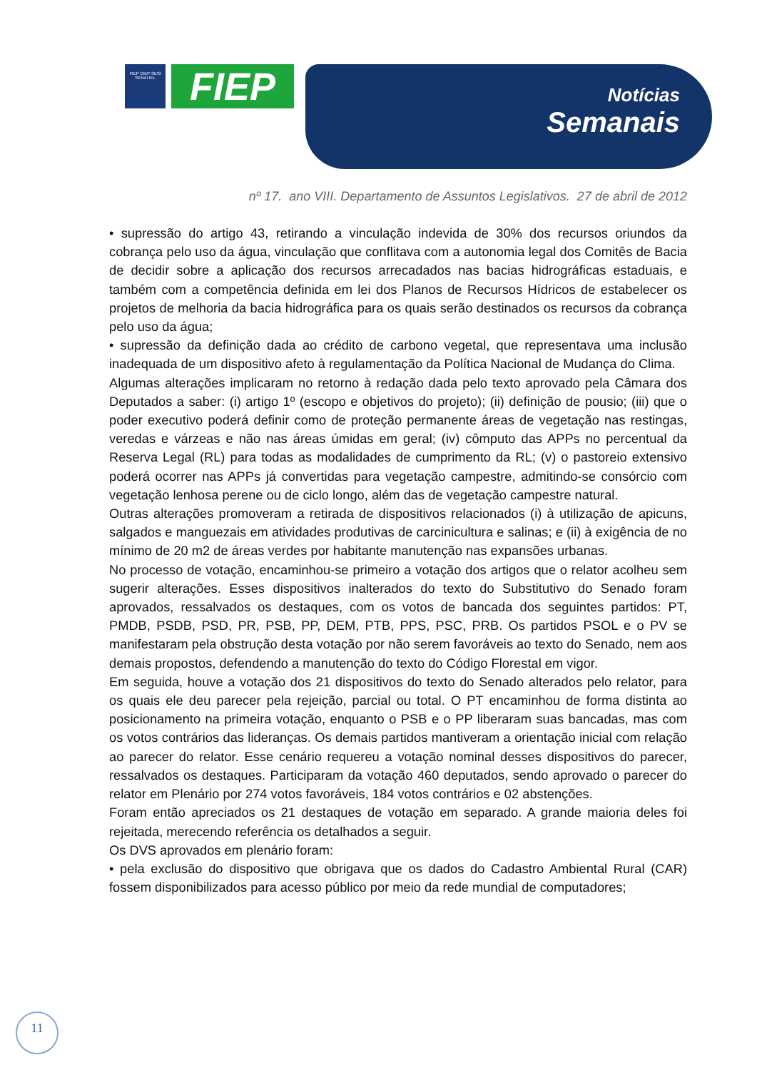FIEP CIEP SESI SENAI IEL
FIEP
Notícias
Semanais
nº 17. ano VIII. Departamento de Assuntos Legislativos. 27 de abril de 2012
• supressão do artigo 43, retirando a vinculação indevida de 30% dos recursos oriundos da cobrança pelo uso da água, vinculação que conflitava com a autonomia legal dos Comitês de Bacia de decidir sobre a aplicação dos recursos arrecadados nas bacias hidrográficas estaduais, e também com a competência definida em lei dos Planos de Recursos Hídricos de estabelecer os projetos de melhoria da bacia hidrográfica para os quais serão destinados os recursos da cobrança pelo uso da água;
• supressão da definição dada ao crédito de carbono vegetal, que representava uma inclusão inadequada de um dispositivo afeto à regulamentação da Política Nacional de Mudança do Clima.
Algumas alterações implicaram no retorno à redação dada pelo texto aprovado pela Câmara dos Deputados a saber: (i) artigo 1º (escopo e objetivos do projeto); (ii) definição de pousio; (iii) que o poder executivo poderá definir como de proteção permanente áreas de vegetação nas restingas, veredas e várzeas e não nas áreas úmidas em geral; (iv) cômputo das APPs no percentual da Reserva Legal (RL) para todas as modalidades de cumprimento da RL; (v) o pastoreio extensivo poderá ocorrer nas APPs já convertidas para vegetação campestre, admitindo-se consórcio com vegetação lenhosa perene ou de ciclo longo, além das de vegetação campestre natural.
Outras alterações promoveram a retirada de dispositivos relacionados (i) à utilização de apicuns, salgados e manguezais em atividades produtivas de carcinicultura e salinas; e (ii) à exigência de no mínimo de 20 m2 de áreas verdes por habitante manutenção nas expansões urbanas.
No processo de votação, encaminhou-se primeiro a votação dos artigos que o relator acolheu sem sugerir alterações. Esses dispositivos inalterados do texto do Substitutivo do Senado foram aprovados, ressalvados os destaques, com os votos de bancada dos seguintes partidos: PT, PMDB, PSDB, PSD, PR, PSB, PP, DEM, PTB, PPS, PSC, PRB. Os partidos PSOL e o PV se manifestaram pela obstrução desta votação por não serem favoráveis ao texto do Senado, nem aos demais propostos, defendendo a manutenção do texto do Código Florestal em vigor.
Em seguida, houve a votação dos 21 dispositivos do texto do Senado alterados pelo relator, para os quais ele deu parecer pela rejeição, parcial ou total. O PT encaminhou de forma distinta ao posicionamento na primeira votação, enquanto o PSB e o PP liberaram suas bancadas, mas com os votos contrários das lideranças. Os demais partidos mantiveram a orientação inicial com relação ao parecer do relator. Esse cenário requereu a votação nominal desses dispositivos do parecer, ressalvados os destaques. Participaram da votação 460 deputados, sendo aprovado o parecer do relator em Plenário por 274 votos favoráveis, 184 votos contrários e 02 abstenções.
Foram então apreciados os 21 destaques de votação em separado. A grande maioria deles foi rejeitada, merecendo referência os detalhados a seguir.
Os DVS aprovados em plenário foram:
• pela exclusão do dispositivo que obrigava que os dados do Cadastro Ambiental Rural (CAR) fossem disponibilizados para acesso público por meio da rede mundial de computadores;
11